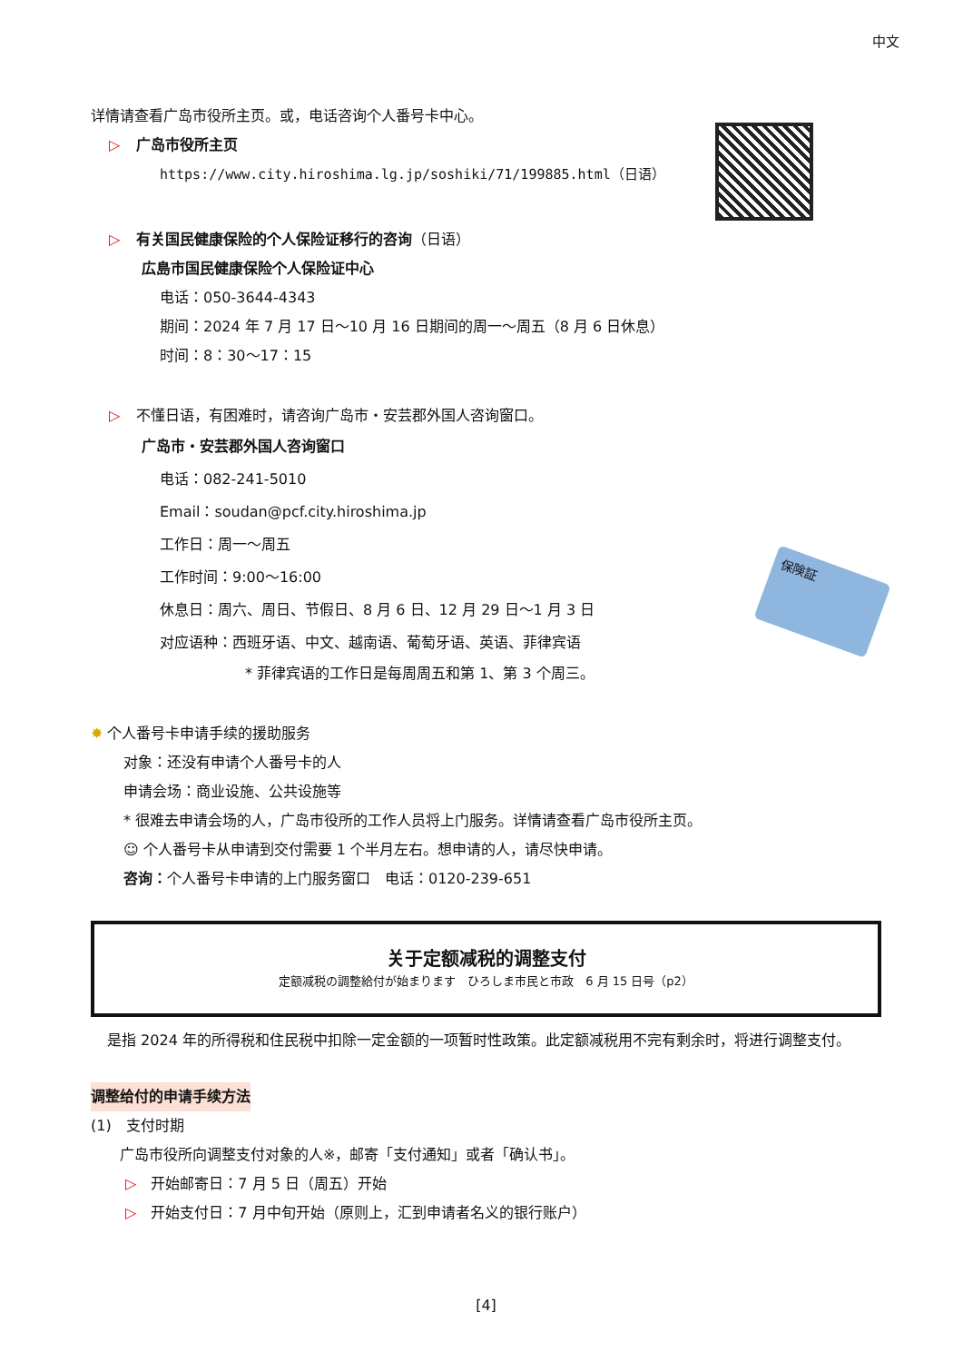中文
保険証
详情请查看广岛市役所主页。或，电话咨询个人番号卡中心。
▷ 广岛市役所主页
https://www.city.hiroshima.lg.jp/soshiki/71/199885.html（日语）
▷ 有关国民健康保险的个人保险证移行的咨询（日语）
広島市国民健康保险个人保险证中心
电话：050-3644-4343
期间：2024 年 7 月 17 日～10 月 16 日期间的周一～周五（8 月 6 日休息）
时间：8：30～17：15
▷ 不懂日语，有困难时，请咨询广岛市・安芸郡外国人咨询窗口。
广岛市・安芸郡外国人咨询窗口
电话：082-241-5010
Email：soudan@pcf.city.hiroshima.jp
工作日：周一～周五
工作时间：9:00～16:00
休息日：周六、周日、节假日、8 月 6 日、12 月 29 日～1 月 3 日
对应语种：西班牙语、中文、越南语、葡萄牙语、英语、菲律宾语
* 菲律宾语的工作日是每周周五和第 1、第 3 个周三。
✸ 个人番号卡申请手续的援助服务
对象：还没有申请个人番号卡的人
申请会场：商业设施、公共设施等
* 很难去申请会场的人，广岛市役所的工作人员将上门服务。详情请查看广岛市役所主页。
☺ 个人番号卡从申请到交付需要 1 个半月左右。想申请的人，请尽快申请。
咨询：个人番号卡申请的上门服务窗口　电话：0120-239-651
关于定额减税的调整支付
定额减税の調整給付が始まります　ひろしま市民と市政　6 月 15 日号（p2）
是指 2024 年的所得税和住民税中扣除一定金额的一项暂时性政策。此定额减税用不完有剩余时，将进行调整支付。
调整给付的申请手续方法
(1)　支付时期
广岛市役所向调整支付对象的人※，邮寄「支付通知」或者「确认书」。
▷　开始邮寄日：7 月 5 日（周五）开始
▷　开始支付日：7 月中旬开始（原则上，汇到申请者名义的银行账户）
[4]